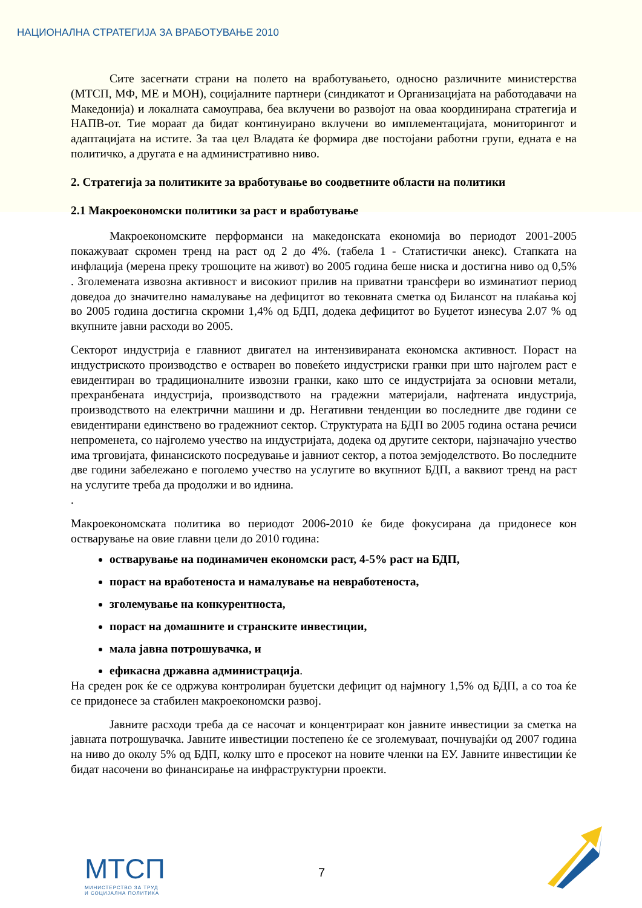НАЦИОНАЛНА СТРАТЕГИЈА ЗА ВРАБОТУВАЊЕ 2010
Сите засегнати страни на полето на вработувањето, односно различните министерства (МТСП, МФ, МЕ и МОН), социјалните партнери (синдикатот и Организацијата на работодавачи на Македонија) и локалната самоуправа, беа вклучени во развојот на оваа координирана стратегија и НАПВ-от. Тие мораат да бидат континуирано вклучени во имплементацијата, мониторингот и адаптацијата на истите. За таа цел Владата ќе формира две постојани работни групи, едната е на политичко, а другата е на административно ниво.
2. Стратегија за политиките за вработување во соодветните области на политики
2.1 Макроекономски политики за раст и вработување
Макроекономските перформанси на македонската економија во периодот 2001-2005 покажуваат скромен тренд на раст од 2 до 4%. (табела 1 - Статистички анекс). Стапката на инфлација (мерена преку трошоците на живот) во 2005 година беше ниска и достигна ниво од 0,5% . Зголемената извозна активност и високиот прилив на приватни трансфери во изминатиот период доведоа до значително намалување на дефицитот во тековната сметка од Билансот на плаќања кој во 2005 година достигна скромни 1,4% од БДП, додека дефицитот во Буџетот изнесува 2.07 % од вкупните јавни расходи во 2005.
Секторот индустрија е главниот двигател на интензивираната економска активност. Пораст на индустриското производство е остварен во повеќето индустриски гранки при што најголем раст е евидентиран во традиционалните извозни гранки, како што се индустријата за основни метали, прехранбената индустрија, производството на градежни материјали, нафтената индустрија, производството на електрични машини и др. Негативни тенденции во последните две години се евидентирани единствено во градежниот сектор. Структурата на БДП во 2005 година остана речиси непроменета, со најголемо учество на индустријата, додека од другите сектори, најзначајно учество има трговијата, финансиското посредување и јавниот сектор, а потоа земјоделството. Во последните две години забележано е поголемо учество на услугите во вкупниот БДП, а ваквиот тренд на раст на услугите треба да продолжи и во иднина.
.
Макроекономската политика во периодот 2006-2010 ќе биде фокусирана да придонесе кон остварување на овие главни цели до 2010 година:
остварување на подинамичен економски раст, 4-5% раст на БДП,
пораст на вработеноста и намалување на невработеноста,
зголемување на конкурентноста,
пораст на домашните и странските инвестиции,
мала јавна потрошувачка, и
ефикасна државна администрација.
На среден рок ќе се одржува контролиран буџетски дефицит од најмногу 1,5% од БДП, а со тоа ќе се придонесе за стабилен макроекономски развој.
Јавните расходи треба да се насочат и концентрираат кон јавните инвестиции за сметка на јавната потрошувачка. Јавните инвестиции постепено ќе се зголемуваат, почнувајќи од 2007 година на ниво до околу 5% од БДП, колку што е просекот на новите членки на ЕУ. Јавните инвестиции ќе бидат насочени во финансирање на инфраструктурни проекти.
МТСП
МИНИСТЕРСТВО ЗА ТРУД
И СОЦИЈАЛНА ПОЛИТИКА
7